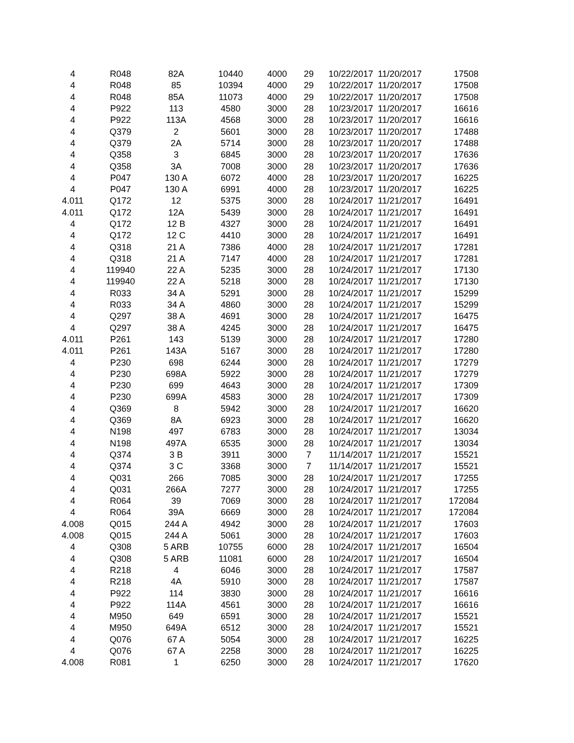| 4 | R048 | 82A | 10440 | 4000 | 29 | 10/22/2017 | 11/20/2017 | 17508 |
| 4 | R048 | 85 | 10394 | 4000 | 29 | 10/22/2017 | 11/20/2017 | 17508 |
| 4 | R048 | 85A | 11073 | 4000 | 29 | 10/22/2017 | 11/20/2017 | 17508 |
| 4 | P922 | 113 | 4580 | 3000 | 28 | 10/23/2017 | 11/20/2017 | 16616 |
| 4 | P922 | 113A | 4568 | 3000 | 28 | 10/23/2017 | 11/20/2017 | 16616 |
| 4 | Q379 | 2 | 5601 | 3000 | 28 | 10/23/2017 | 11/20/2017 | 17488 |
| 4 | Q379 | 2A | 5714 | 3000 | 28 | 10/23/2017 | 11/20/2017 | 17488 |
| 4 | Q358 | 3 | 6845 | 3000 | 28 | 10/23/2017 | 11/20/2017 | 17636 |
| 4 | Q358 | 3A | 7008 | 3000 | 28 | 10/23/2017 | 11/20/2017 | 17636 |
| 4 | P047 | 130 A | 6072 | 4000 | 28 | 10/23/2017 | 11/20/2017 | 16225 |
| 4 | P047 | 130 A | 6991 | 4000 | 28 | 10/23/2017 | 11/20/2017 | 16225 |
| 4.011 | Q172 | 12 | 5375 | 3000 | 28 | 10/24/2017 | 11/21/2017 | 16491 |
| 4.011 | Q172 | 12A | 5439 | 3000 | 28 | 10/24/2017 | 11/21/2017 | 16491 |
| 4 | Q172 | 12 B | 4327 | 3000 | 28 | 10/24/2017 | 11/21/2017 | 16491 |
| 4 | Q172 | 12 C | 4410 | 3000 | 28 | 10/24/2017 | 11/21/2017 | 16491 |
| 4 | Q318 | 21 A | 7386 | 4000 | 28 | 10/24/2017 | 11/21/2017 | 17281 |
| 4 | Q318 | 21 A | 7147 | 4000 | 28 | 10/24/2017 | 11/21/2017 | 17281 |
| 4 | 119940 | 22 A | 5235 | 3000 | 28 | 10/24/2017 | 11/21/2017 | 17130 |
| 4 | 119940 | 22 A | 5218 | 3000 | 28 | 10/24/2017 | 11/21/2017 | 17130 |
| 4 | R033 | 34 A | 5291 | 3000 | 28 | 10/24/2017 | 11/21/2017 | 15299 |
| 4 | R033 | 34 A | 4860 | 3000 | 28 | 10/24/2017 | 11/21/2017 | 15299 |
| 4 | Q297 | 38 A | 4691 | 3000 | 28 | 10/24/2017 | 11/21/2017 | 16475 |
| 4 | Q297 | 38 A | 4245 | 3000 | 28 | 10/24/2017 | 11/21/2017 | 16475 |
| 4.011 | P261 | 143 | 5139 | 3000 | 28 | 10/24/2017 | 11/21/2017 | 17280 |
| 4.011 | P261 | 143A | 5167 | 3000 | 28 | 10/24/2017 | 11/21/2017 | 17280 |
| 4 | P230 | 698 | 6244 | 3000 | 28 | 10/24/2017 | 11/21/2017 | 17279 |
| 4 | P230 | 698A | 5922 | 3000 | 28 | 10/24/2017 | 11/21/2017 | 17279 |
| 4 | P230 | 699 | 4643 | 3000 | 28 | 10/24/2017 | 11/21/2017 | 17309 |
| 4 | P230 | 699A | 4583 | 3000 | 28 | 10/24/2017 | 11/21/2017 | 17309 |
| 4 | Q369 | 8 | 5942 | 3000 | 28 | 10/24/2017 | 11/21/2017 | 16620 |
| 4 | Q369 | 8A | 6923 | 3000 | 28 | 10/24/2017 | 11/21/2017 | 16620 |
| 4 | N198 | 497 | 6783 | 3000 | 28 | 10/24/2017 | 11/21/2017 | 13034 |
| 4 | N198 | 497A | 6535 | 3000 | 28 | 10/24/2017 | 11/21/2017 | 13034 |
| 4 | Q374 | 3 B | 3911 | 3000 | 7 | 11/14/2017 | 11/21/2017 | 15521 |
| 4 | Q374 | 3 C | 3368 | 3000 | 7 | 11/14/2017 | 11/21/2017 | 15521 |
| 4 | Q031 | 266 | 7085 | 3000 | 28 | 10/24/2017 | 11/21/2017 | 17255 |
| 4 | Q031 | 266A | 7277 | 3000 | 28 | 10/24/2017 | 11/21/2017 | 17255 |
| 4 | R064 | 39 | 7069 | 3000 | 28 | 10/24/2017 | 11/21/2017 | 172084 |
| 4 | R064 | 39A | 6669 | 3000 | 28 | 10/24/2017 | 11/21/2017 | 172084 |
| 4.008 | Q015 | 244 A | 4942 | 3000 | 28 | 10/24/2017 | 11/21/2017 | 17603 |
| 4.008 | Q015 | 244 A | 5061 | 3000 | 28 | 10/24/2017 | 11/21/2017 | 17603 |
| 4 | Q308 | 5 ARB | 10755 | 6000 | 28 | 10/24/2017 | 11/21/2017 | 16504 |
| 4 | Q308 | 5 ARB | 11081 | 6000 | 28 | 10/24/2017 | 11/21/2017 | 16504 |
| 4 | R218 | 4 | 6046 | 3000 | 28 | 10/24/2017 | 11/21/2017 | 17587 |
| 4 | R218 | 4A | 5910 | 3000 | 28 | 10/24/2017 | 11/21/2017 | 17587 |
| 4 | P922 | 114 | 3830 | 3000 | 28 | 10/24/2017 | 11/21/2017 | 16616 |
| 4 | P922 | 114A | 4561 | 3000 | 28 | 10/24/2017 | 11/21/2017 | 16616 |
| 4 | M950 | 649 | 6591 | 3000 | 28 | 10/24/2017 | 11/21/2017 | 15521 |
| 4 | M950 | 649A | 6512 | 3000 | 28 | 10/24/2017 | 11/21/2017 | 15521 |
| 4 | Q076 | 67 A | 5054 | 3000 | 28 | 10/24/2017 | 11/21/2017 | 16225 |
| 4 | Q076 | 67 A | 2258 | 3000 | 28 | 10/24/2017 | 11/21/2017 | 16225 |
| 4.008 | R081 | 1 | 6250 | 3000 | 28 | 10/24/2017 | 11/21/2017 | 17620 |